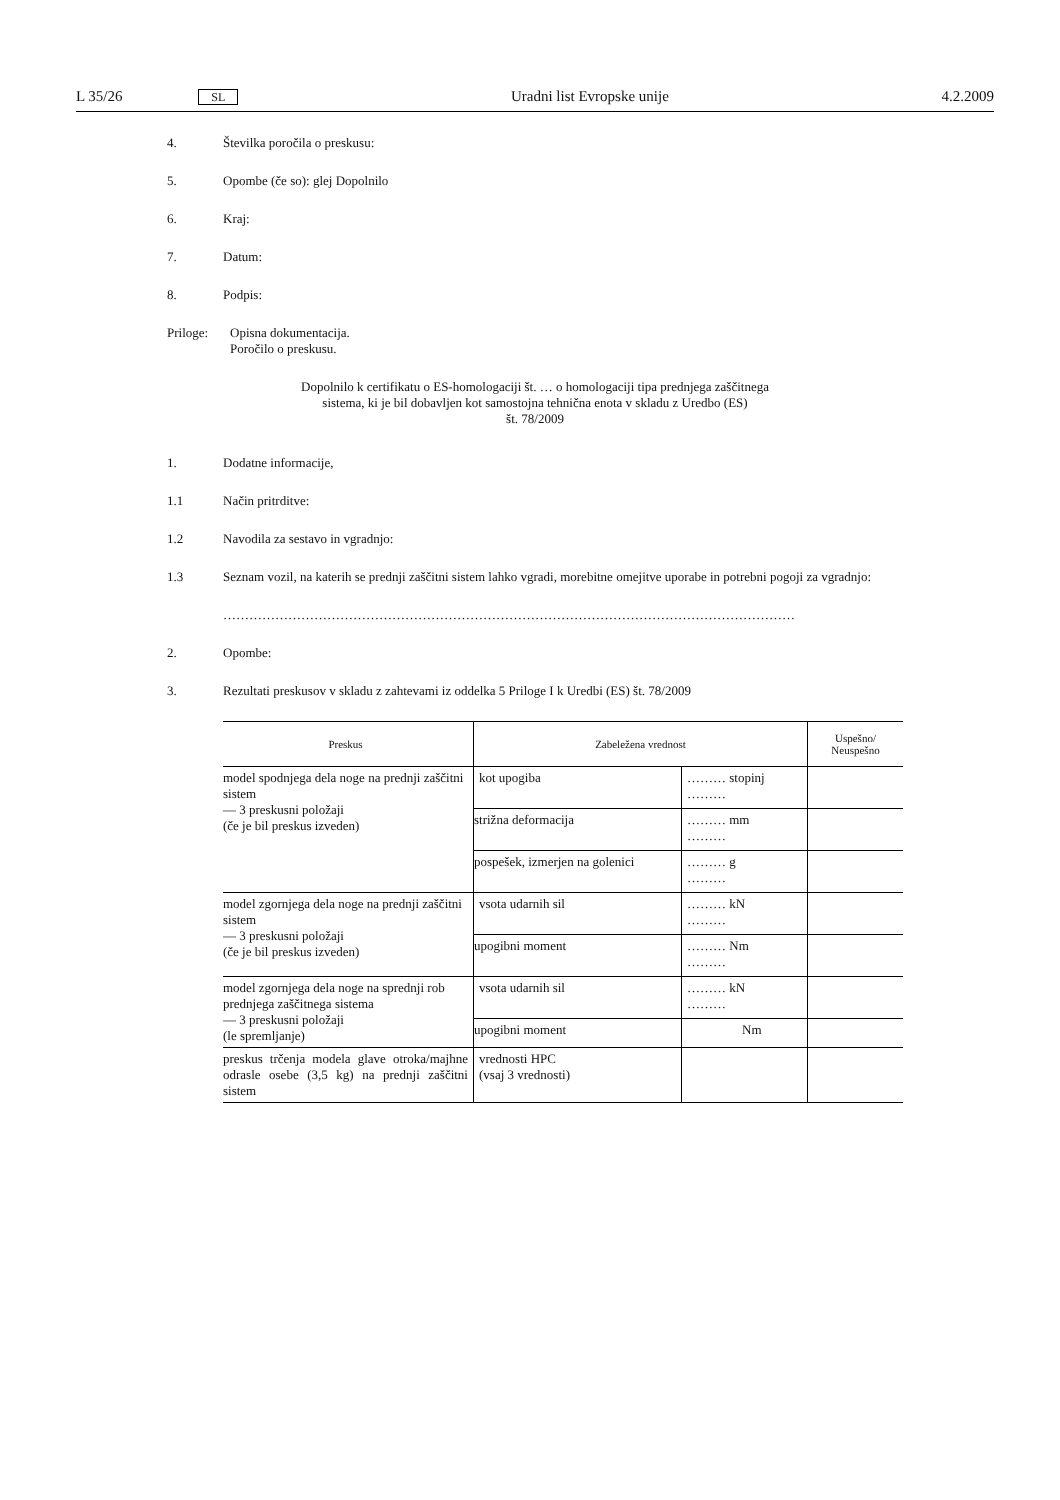L 35/26 SL Uradni list Evropske unije 4.2.2009
4. Številka poročila o preskusu:
5. Opombe (če so): glej Dopolnilo
6. Kraj:
7. Datum:
8. Podpis:
Priloge: Opisna dokumentacija.
Poročilo o preskusu.
Dopolnilo k certifikatu o ES-homologaciji št. … o homologaciji tipa prednjega zaščitnega
sistema, ki je bil dobavljen kot samostojna tehnična enota v skladu z Uredbo (ES)
št. 78/2009
1. Dodatne informacije,
1.1 Način pritrditve:
1.2 Navodila za sestavo in vgradnjo:
1.3 Seznam vozil, na katerih se prednji zaščitni sistem lahko vgradi, morebitne omejitve uporabe in potrebni pogoji za vgradnjo:
……………………………………………………………………………………………………………………
2. Opombe:
3. Rezultati preskusov v skladu z zahtevami iz oddelka 5 Priloge I k Uredbi (ES) št. 78/2009
| Preskus | Zabeležena vrednost | | Uspešno/ Neuspešno |
| --- | --- | --- | --- |
| model spodnjega dela noge na prednji zaščitni sistem — 3 preskusni položaji (če je bil preskus izveden) | kot upogiba | ……… stopinj ……… | |
| | strižna deformacija | ……… mm ……… | |
| | pospešek, izmerjen na golenici | ……… g ……… | |
| model zgornjega dela noge na prednji zaščitni sistem — 3 preskusni položaji (če je bil preskus izveden) | vsota udarnih sil | ……… kN ……… | |
| | upogibni moment | ……… Nm ……… | |
| model zgornjega dela noge na sprednji rob prednjega zaščitnega sistema — 3 preskusni položaji (le spremljanje) | vsota udarnih sil | ……… kN ……… | |
| | upogibni moment | Nm | |
| preskus trčenja modela glave otroka/majhne odrasle osebe (3,5 kg) na prednji zaščitni sistem | vrednosti HPC (vsaj 3 vrednosti) | | |